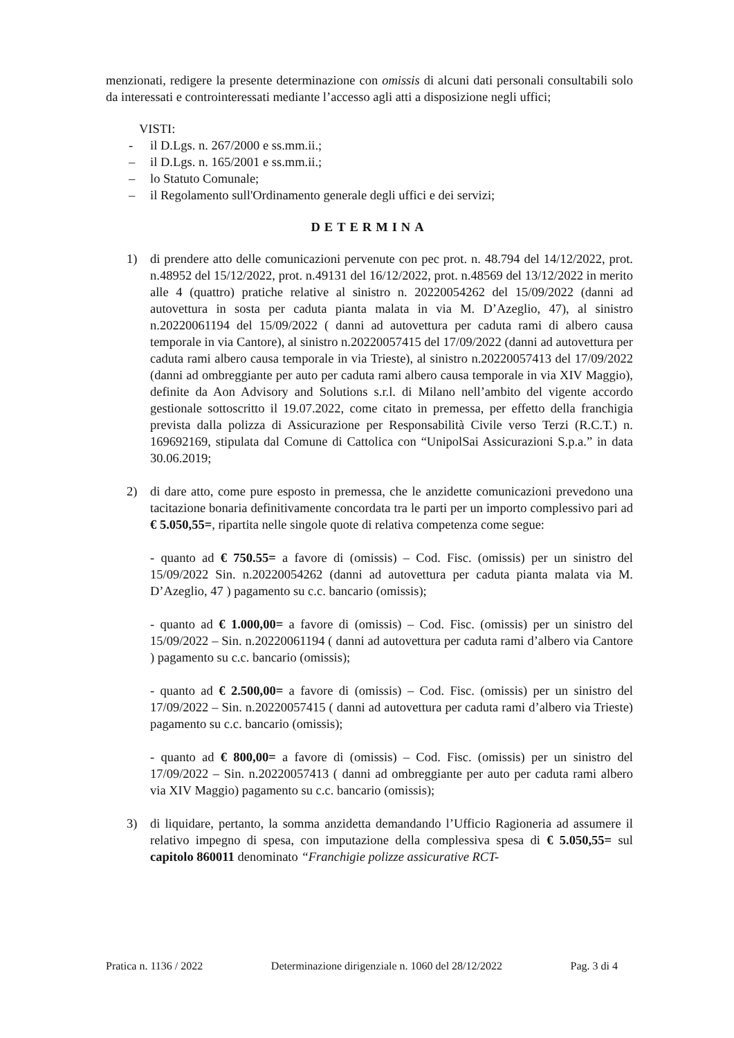menzionati, redigere la presente determinazione con omissis di alcuni dati personali consultabili solo da interessati e controinteressati mediante l’accesso agli atti a disposizione negli uffici;
VISTI:
- il D.Lgs. n. 267/2000 e ss.mm.ii.;
– il D.Lgs. n. 165/2001 e ss.mm.ii.;
– lo Statuto Comunale;
– il Regolamento sull'Ordinamento generale degli uffici e dei servizi;
DETERMINA
1) di prendere atto delle comunicazioni pervenute con pec prot. n. 48.794 del 14/12/2022, prot. n.48952 del 15/12/2022, prot. n.49131 del 16/12/2022, prot. n.48569 del 13/12/2022 in merito alle 4 (quattro) pratiche relative al sinistro n. 20220054262 del 15/09/2022 (danni ad autovettura in sosta per caduta pianta malata in via M. D’Azeglio, 47), al sinistro n.20220061194 del 15/09/2022 ( danni ad autovettura per caduta rami di albero causa temporale in via Cantore), al sinistro n.20220057415 del 17/09/2022 (danni ad autovettura per caduta rami albero causa temporale in via Trieste), al sinistro n.20220057413 del 17/09/2022 (danni ad ombreggiante per auto per caduta rami albero causa temporale in via XIV Maggio), definite da Aon Advisory and Solutions s.r.l. di Milano nell’ambito del vigente accordo gestionale sottoscritto il 19.07.2022, come citato in premessa, per effetto della franchigia prevista dalla polizza di Assicurazione per Responsabilità Civile verso Terzi (R.C.T.) n. 169692169, stipulata dal Comune di Cattolica con “UnipolSai Assicurazioni S.p.a.” in data 30.06.2019;
2) di dare atto, come pure esposto in premessa, che le anzidette comunicazioni prevedono una tacitazione bonaria definitivamente concordata tra le parti per un importo complessivo pari ad € 5.050,55=, ripartita nelle singole quote di relativa competenza come segue:
- quanto ad € 750.55= a favore di (omissis) – Cod. Fisc. (omissis) per un sinistro del 15/09/2022 Sin. n.20220054262 (danni ad autovettura per caduta pianta malata via M. D’Azeglio, 47 ) pagamento su c.c. bancario (omissis);
- quanto ad € 1.000,00= a favore di (omissis) – Cod. Fisc. (omissis) per un sinistro del 15/09/2022 – Sin. n.20220061194 ( danni ad autovettura per caduta rami d’albero via Cantore ) pagamento su c.c. bancario (omissis);
- quanto ad € 2.500,00= a favore di (omissis) – Cod. Fisc. (omissis) per un sinistro del 17/09/2022 – Sin. n.20220057415 ( danni ad autovettura per caduta rami d’albero via Trieste) pagamento su c.c. bancario (omissis);
- quanto ad € 800,00= a favore di (omissis) – Cod. Fisc. (omissis) per un sinistro del 17/09/2022 – Sin. n.20220057413 ( danni ad ombreggiante per auto per caduta rami albero via XIV Maggio) pagamento su c.c. bancario (omissis);
3) di liquidare, pertanto, la somma anzidetta demandando l’Ufficio Ragioneria ad assumere il relativo impegno di spesa, con imputazione della complessiva spesa di € 5.050,55= sul capitolo 860011 denominato “Franchigie polizze assicurative RCT-
Pratica n. 1136 / 2022 Determinazione dirigenziale n. 1060 del 28/12/2022 Pag. 3 di 4